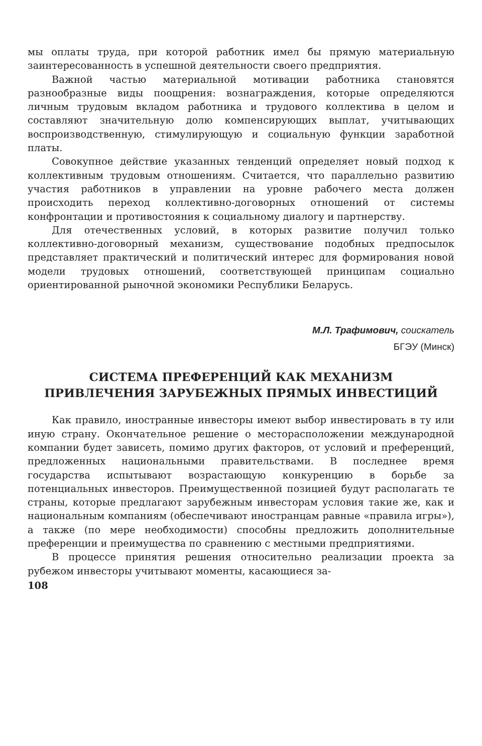мы оплаты труда, при которой работник имел бы прямую материальную заинтересованность в успешной деятельности своего предприятия.
Важной частью материальной мотивации работника становятся разнообразные виды поощрения: вознаграждения, которые определяются личным трудовым вкладом работника и трудового коллектива в целом и составляют значительную долю компенсирующих выплат, учитывающих воспроизводственную, стимулирующую и социальную функции заработной платы.
Совокупное действие указанных тенденций определяет новый подход к коллективным трудовым отношениям. Считается, что параллельно развитию участия работников в управлении на уровне рабочего места должен происходить переход коллективно-договорных отношений от системы конфронтации и противостояния к социальному диалогу и партнерству.
Для отечественных условий, в которых развитие получил только коллективно-договорный механизм, существование подобных предпосылок представляет практический и политический интерес для формирования новой модели трудовых отношений, соответствующей принципам социально ориентированной рыночной экономики Республики Беларусь.
М.Л. Трафимович, соискатель
БГЭУ (Минск)
СИСТЕМА ПРЕФЕРЕНЦИЙ КАК МЕХАНИЗМ
ПРИВЛЕЧЕНИЯ ЗАРУБЕЖНЫХ ПРЯМЫХ ИНВЕСТИЦИЙ
Как правило, иностранные инвесторы имеют выбор инвестировать в ту или иную страну. Окончательное решение о месторасположении международной компании будет зависеть, помимо других факторов, от условий и преференций, предложенных национальными правительствами. В последнее время государства испытывают возрастающую конкуренцию в борьбе за потенциальных инвесторов. Преимущественной позицией будут располагать те страны, которые предлагают зарубежным инвесторам условия такие же, как и национальным компаниям (обеспечивают иностранцам равные «правила игры»), а также (по мере необходимости) способны предложить дополнительные преференции и преимущества по сравнению с местными предприятиями.
В процессе принятия решения относительно реализации проекта за рубежом инвесторы учитывают моменты, касающиеся за-
108